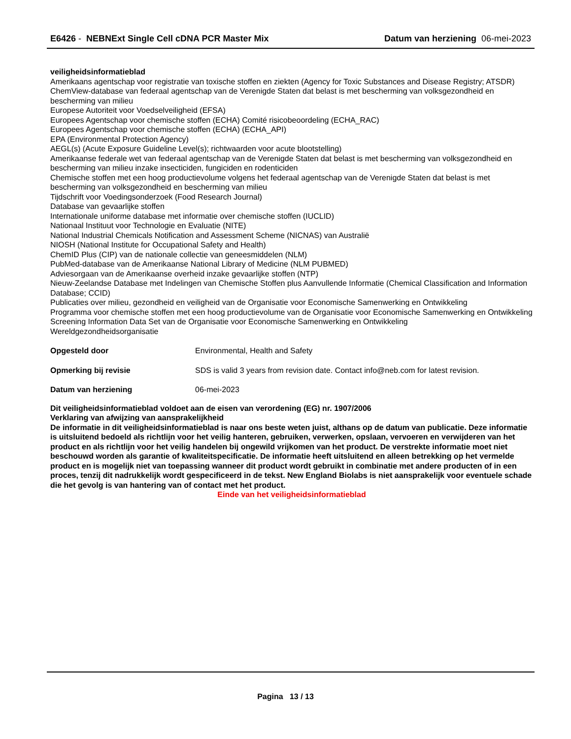E6426 - NEBNExt Single Cell cDNA PCR Master Mix
Datum van herziening 06-mei-2023
veiligheidsinformatieblad
Amerikaans agentschap voor registratie van toxische stoffen en ziekten (Agency for Toxic Substances and Disease Registry; ATSDR)
ChemView-database van federaal agentschap van de Verenigde Staten dat belast is met bescherming van volksgezondheid en bescherming van milieu
Europese Autoriteit voor Voedselveiligheid (EFSA)
Europees Agentschap voor chemische stoffen (ECHA) Comité risicobeoordeling (ECHA_RAC)
Europees Agentschap voor chemische stoffen (ECHA) (ECHA_API)
EPA (Environmental Protection Agency)
AEGL(s) (Acute Exposure Guideline Level(s); richtwaarden voor acute blootstelling)
Amerikaanse federale wet van federaal agentschap van de Verenigde Staten dat belast is met bescherming van volksgezondheid en bescherming van milieu inzake insecticiden, fungiciden en rodenticiden
Chemische stoffen met een hoog productievolume volgens het federaal agentschap van de Verenigde Staten dat belast is met bescherming van volksgezondheid en bescherming van milieu
Tijdschrift voor Voedingsonderzoek (Food Research Journal)
Database van gevaarlijke stoffen
Internationale uniforme database met informatie over chemische stoffen (IUCLID)
Nationaal Instituut voor Technologie en Evaluatie (NITE)
National Industrial Chemicals Notification and Assessment Scheme (NICNAS) van Australië
NIOSH (National Institute for Occupational Safety and Health)
ChemID Plus (CIP) van de nationale collectie van geneesmiddelen (NLM)
PubMed-database van de Amerikaanse National Library of Medicine (NLM PUBMED)
Adviesorgaan van de Amerikaanse overheid inzake gevaarlijke stoffen (NTP)
Nieuw-Zeelandse Database met Indelingen van Chemische Stoffen plus Aanvullende Informatie (Chemical Classification and Information Database; CCID)
Publicaties over milieu, gezondheid en veiligheid van de Organisatie voor Economische Samenwerking en Ontwikkeling
Programma voor chemische stoffen met een hoog productievolume van de Organisatie voor Economische Samenwerking en Ontwikkeling
Screening Information Data Set van de Organisatie voor Economische Samenwerking en Ontwikkeling
Wereldgezondheidsorganisatie
Opgesteld door Environmental, Health and Safety
Opmerking bij revisie SDS is valid 3 years from revision date. Contact info@neb.com for latest revision.
Datum van herziening 06-mei-2023
Dit veiligheidsinformatieblad voldoet aan de eisen van verordening (EG) nr. 1907/2006
Verklaring van afwijzing van aansprakelijkheid
De informatie in dit veiligheidsinformatieblad is naar ons beste weten juist, althans op de datum van publicatie. Deze informatie is uitsluitend bedoeld als richtlijn voor het veilig hanteren, gebruiken, verwerken, opslaan, vervoeren en verwijderen van het product en als richtlijn voor het veilig handelen bij ongewild vrijkomen van het product. De verstrekte informatie moet niet beschouwd worden als garantie of kwaliteitspecificatie. De informatie heeft uitsluitend en alleen betrekking op het vermelde product en is mogelijk niet van toepassing wanneer dit product wordt gebruikt in combinatie met andere producten of in een proces, tenzij dit nadrukkelijk wordt gespecificeerd in de tekst. New England Biolabs is niet aansprakelijk voor eventuele schade die het gevolg is van hantering van of contact met het product.
Einde van het veiligheidsinformatieblad
Pagina 13 / 13